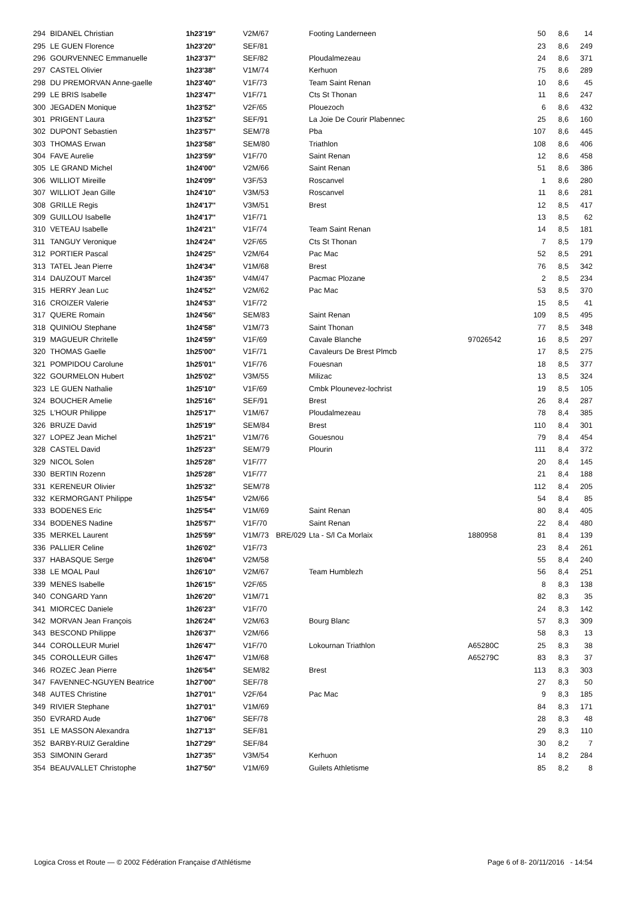| 294 | BIDANEL Christian | 1h23'19'' | V2M/67 | | Footing Landerneen | | 50 | 8,6 | 14 |
| 295 | LE GUEN Florence | 1h23'20'' | SEF/81 | | | | 23 | 8,6 | 249 |
| 296 | GOURVENNEC Emmanuelle | 1h23'37'' | SEF/82 | | Ploudalmezeau | | 24 | 8,6 | 371 |
| 297 | CASTEL Olivier | 1h23'38'' | V1M/74 | | Kerhuon | | 75 | 8,6 | 289 |
| 298 | DU PREMORVAN Anne-gaelle | 1h23'40'' | V1F/73 | | Team Saint Renan | | 10 | 8,6 | 45 |
| 299 | LE BRIS Isabelle | 1h23'47'' | V1F/71 | | Cts St Thonan | | 11 | 8,6 | 247 |
| 300 | JEGADEN Monique | 1h23'52'' | V2F/65 | | Plouezoch | | 6 | 8,6 | 432 |
| 301 | PRIGENT Laura | 1h23'52'' | SEF/91 | | La Joie De Courir Plabennec | | 25 | 8,6 | 160 |
| 302 | DUPONT Sebastien | 1h23'57'' | SEM/78 | | Pba | | 107 | 8,6 | 445 |
| 303 | THOMAS Erwan | 1h23'58'' | SEM/80 | | Triathlon | | 108 | 8,6 | 406 |
| 304 | FAVE Aurelie | 1h23'59'' | V1F/70 | | Saint Renan | | 12 | 8,6 | 458 |
| 305 | LE GRAND Michel | 1h24'00'' | V2M/66 | | Saint Renan | | 51 | 8,6 | 386 |
| 306 | WILLIOT Mireille | 1h24'09'' | V3F/53 | | Roscanvel | | 1 | 8,6 | 280 |
| 307 | WILLIOT Jean Gille | 1h24'10'' | V3M/53 | | Roscanvel | | 11 | 8,6 | 281 |
| 308 | GRILLE Regis | 1h24'17'' | V3M/51 | | Brest | | 12 | 8,5 | 417 |
| 309 | GUILLOU Isabelle | 1h24'17'' | V1F/71 | | | | 13 | 8,5 | 62 |
| 310 | VETEAU Isabelle | 1h24'21'' | V1F/74 | | Team Saint Renan | | 14 | 8,5 | 181 |
| 311 | TANGUY Veronique | 1h24'24'' | V2F/65 | | Cts St Thonan | | 7 | 8,5 | 179 |
| 312 | PORTIER Pascal | 1h24'25'' | V2M/64 | | Pac Mac | | 52 | 8,5 | 291 |
| 313 | TATEL Jean Pierre | 1h24'34'' | V1M/68 | | Brest | | 76 | 8,5 | 342 |
| 314 | DAUZOUT Marcel | 1h24'35'' | V4M/47 | | Pacmac Plozane | | 2 | 8,5 | 234 |
| 315 | HERRY Jean Luc | 1h24'52'' | V2M/62 | | Pac Mac | | 53 | 8,5 | 370 |
| 316 | CROIZER Valerie | 1h24'53'' | V1F/72 | | | | 15 | 8,5 | 41 |
| 317 | QUERE Romain | 1h24'56'' | SEM/83 | | Saint Renan | | 109 | 8,5 | 495 |
| 318 | QUINIOU Stephane | 1h24'58'' | V1M/73 | | Saint Thonan | | 77 | 8,5 | 348 |
| 319 | MAGUEUR Chritelle | 1h24'59'' | V1F/69 | | Cavale Blanche | 97026542 | 16 | 8,5 | 297 |
| 320 | THOMAS Gaelle | 1h25'00'' | V1F/71 | | Cavaleurs De Brest Plmcb | | 17 | 8,5 | 275 |
| 321 | POMPIDOU Carolune | 1h25'01'' | V1F/76 | | Fouesnan | | 18 | 8,5 | 377 |
| 322 | GOURMELON Hubert | 1h25'02'' | V3M/55 | | Milizac | | 13 | 8,5 | 324 |
| 323 | LE GUEN Nathalie | 1h25'10'' | V1F/69 | | Cmbk Plounevez-lochrist | | 19 | 8,5 | 105 |
| 324 | BOUCHER Amelie | 1h25'16'' | SEF/91 | | Brest | | 26 | 8,4 | 287 |
| 325 | L'HOUR Philippe | 1h25'17'' | V1M/67 | | Ploudalmezeau | | 78 | 8,4 | 385 |
| 326 | BRUZE David | 1h25'19'' | SEM/84 | | Brest | | 110 | 8,4 | 301 |
| 327 | LOPEZ Jean Michel | 1h25'21'' | V1M/76 | | Gouesnou | | 79 | 8,4 | 454 |
| 328 | CASTEL David | 1h25'23'' | SEM/79 | | Plourin | | 111 | 8,4 | 372 |
| 329 | NICOL Solen | 1h25'28'' | V1F/77 | | | | 20 | 8,4 | 145 |
| 330 | BERTIN Rozenn | 1h25'28'' | V1F/77 | | | | 21 | 8,4 | 188 |
| 331 | KERENEUR Olivier | 1h25'32'' | SEM/78 | | | | 112 | 8,4 | 205 |
| 332 | KERMORGANT Philippe | 1h25'54'' | V2M/66 | | | | 54 | 8,4 | 85 |
| 333 | BODENES Eric | 1h25'54'' | V1M/69 | | Saint Renan | | 80 | 8,4 | 405 |
| 334 | BODENES Nadine | 1h25'57'' | V1F/70 | | Saint Renan | | 22 | 8,4 | 480 |
| 335 | MERKEL Laurent | 1h25'59'' | V1M/73 | BRE/029 | Lta - S/l Ca Morlaix | 1880958 | 81 | 8,4 | 139 |
| 336 | PALLIER Celine | 1h26'02'' | V1F/73 | | | | 23 | 8,4 | 261 |
| 337 | HABASQUE Serge | 1h26'04'' | V2M/58 | | | | 55 | 8,4 | 240 |
| 338 | LE MOAL Paul | 1h26'10'' | V2M/67 | | Team Humblezh | | 56 | 8,4 | 251 |
| 339 | MENES Isabelle | 1h26'15'' | V2F/65 | | | | 8 | 8,3 | 138 |
| 340 | CONGARD Yann | 1h26'20'' | V1M/71 | | | | 82 | 8,3 | 35 |
| 341 | MIORCEC Daniele | 1h26'23'' | V1F/70 | | | | 24 | 8,3 | 142 |
| 342 | MORVAN Jean François | 1h26'24'' | V2M/63 | | Bourg Blanc | | 57 | 8,3 | 309 |
| 343 | BESCOND Philippe | 1h26'37'' | V2M/66 | | | | 58 | 8,3 | 13 |
| 344 | COROLLEUR Muriel | 1h26'47'' | V1F/70 | | Lokournan Triathlon | A65280C | 25 | 8,3 | 38 |
| 345 | COROLLEUR Gilles | 1h26'47'' | V1M/68 | | | A65279C | 83 | 8,3 | 37 |
| 346 | ROZEC Jean Pierre | 1h26'54'' | SEM/82 | | Brest | | 113 | 8,3 | 303 |
| 347 | FAVENNEC-NGUYEN Beatrice | 1h27'00'' | SEF/78 | | | | 27 | 8,3 | 50 |
| 348 | AUTES Christine | 1h27'01'' | V2F/64 | | Pac Mac | | 9 | 8,3 | 185 |
| 349 | RIVIER Stephane | 1h27'01'' | V1M/69 | | | | 84 | 8,3 | 171 |
| 350 | EVRARD Aude | 1h27'06'' | SEF/78 | | | | 28 | 8,3 | 48 |
| 351 | LE MASSON Alexandra | 1h27'13'' | SEF/81 | | | | 29 | 8,3 | 110 |
| 352 | BARBY-RUIZ Geraldine | 1h27'29'' | SEF/84 | | | | 30 | 8,2 | 7 |
| 353 | SIMONIN Gerard | 1h27'35'' | V3M/54 | | Kerhuon | | 14 | 8,2 | 284 |
| 354 | BEAUVALLET Christophe | 1h27'50'' | V1M/69 | | Guilets Athletisme | | 85 | 8,2 | 8 |
Logica Cross et Route — © 2002 Fédération Française d'Athlétisme Page 6 of 8- 20/11/2016 - 14:54